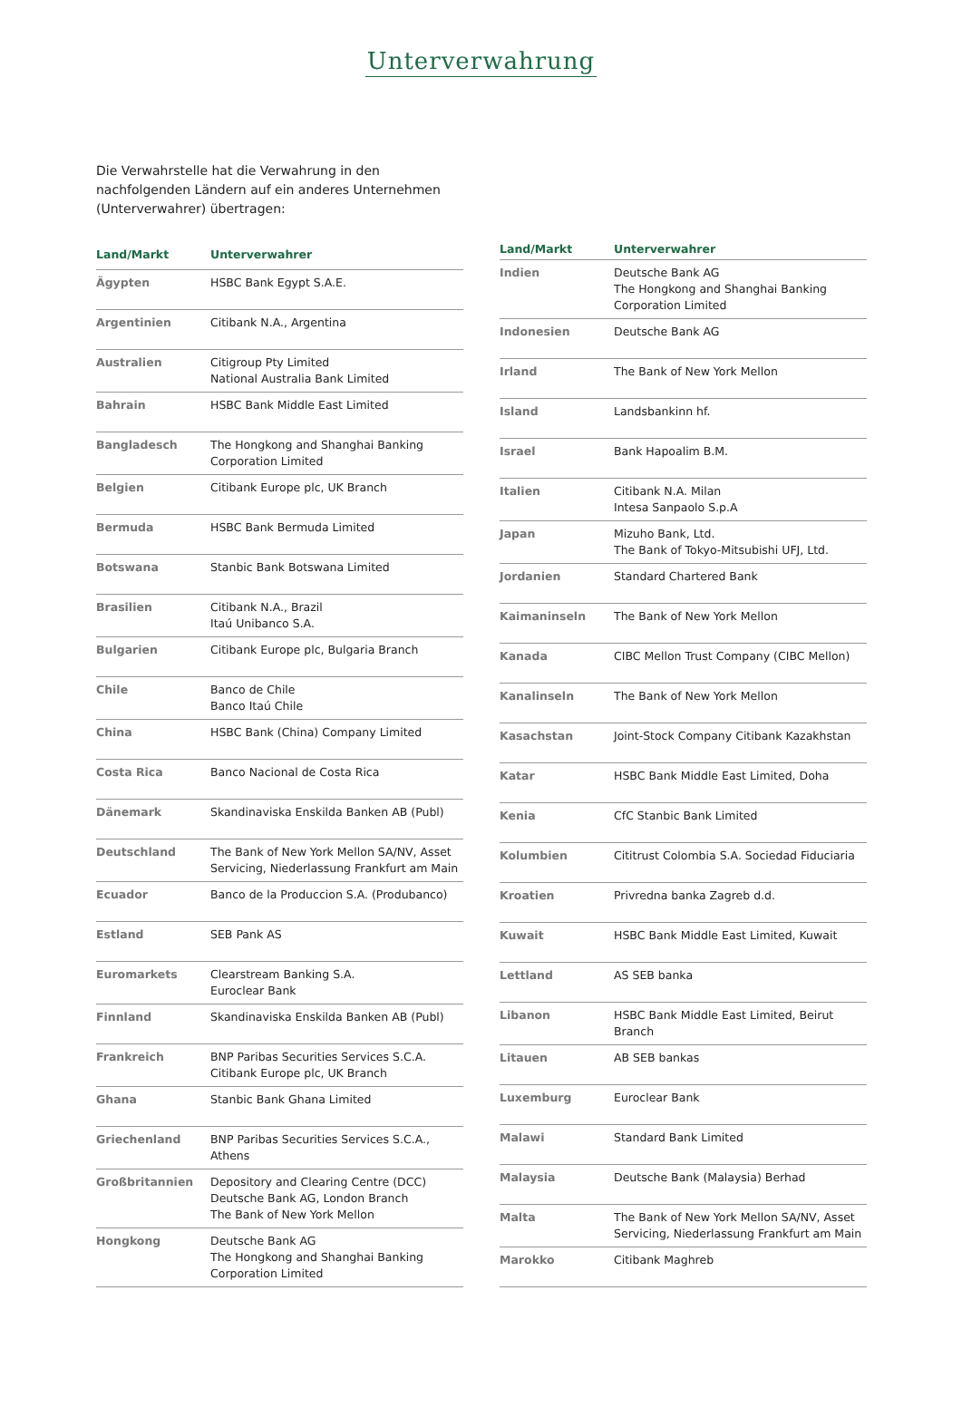Unterverwahrung
Die Verwahrstelle hat die Verwahrung in den nachfolgenden Ländern auf ein anderes Unternehmen (Unterverwahrer) übertragen:
| Land/Markt | Unterverwahrer |
| --- | --- |
| Ägypten | HSBC Bank Egypt S.A.E. |
| Argentinien | Citibank N.A., Argentina |
| Australien | Citigroup Pty Limited National Australia Bank Limited |
| Bahrain | HSBC Bank Middle East Limited |
| Bangladesch | The Hongkong and Shanghai Banking Corporation Limited |
| Belgien | Citibank Europe plc, UK Branch |
| Bermuda | HSBC Bank Bermuda Limited |
| Botswana | Stanbic Bank Botswana Limited |
| Brasilien | Citibank N.A., Brazil Itaú Unibanco S.A. |
| Bulgarien | Citibank Europe plc, Bulgaria Branch |
| Chile | Banco de Chile Banco Itaú Chile |
| China | HSBC Bank (China) Company Limited |
| Costa Rica | Banco Nacional de Costa Rica |
| Dänemark | Skandinaviska Enskilda Banken AB (Publ) |
| Deutschland | The Bank of New York Mellon SA/NV, Asset Servicing, Niederlassung Frankfurt am Main |
| Ecuador | Banco de la Produccion S.A. (Produbanco) |
| Estland | SEB Pank AS |
| Euromarkets | Clearstream Banking S.A. Euroclear Bank |
| Finnland | Skandinaviska Enskilda Banken AB (Publ) |
| Frankreich | BNP Paribas Securities Services S.C.A. Citibank Europe plc, UK Branch |
| Ghana | Stanbic Bank Ghana Limited |
| Griechenland | BNP Paribas Securities Services S.C.A., Athens |
| Großbritannien | Depository and Clearing Centre (DCC) Deutsche Bank AG, London Branch The Bank of New York Mellon |
| Hongkong | Deutsche Bank AG The Hongkong and Shanghai Banking Corporation Limited |
| Land/Markt | Unterverwahrer |
| --- | --- |
| Indien | Deutsche Bank AG The Hongkong and Shanghai Banking Corporation Limited |
| Indonesien | Deutsche Bank AG |
| Irland | The Bank of New York Mellon |
| Island | Landsbankinn hf. |
| Israel | Bank Hapoalim B.M. |
| Italien | Citibank N.A. Milan Intesa Sanpaolo S.p.A |
| Japan | Mizuho Bank, Ltd. The Bank of Tokyo-Mitsubishi UFJ, Ltd. |
| Jordanien | Standard Chartered Bank |
| Kaimaninseln | The Bank of New York Mellon |
| Kanada | CIBC Mellon Trust Company (CIBC Mellon) |
| Kanalinseln | The Bank of New York Mellon |
| Kasachstan | Joint-Stock Company Citibank Kazakhstan |
| Katar | HSBC Bank Middle East Limited, Doha |
| Kenia | CfC Stanbic Bank Limited |
| Kolumbien | Cititrust Colombia S.A. Sociedad Fiduciaria |
| Kroatien | Privredna banka Zagreb d.d. |
| Kuwait | HSBC Bank Middle East Limited, Kuwait |
| Lettland | AS SEB banka |
| Libanon | HSBC Bank Middle East Limited, Beirut Branch |
| Litauen | AB SEB bankas |
| Luxemburg | Euroclear Bank |
| Malawi | Standard Bank Limited |
| Malaysia | Deutsche Bank (Malaysia) Berhad |
| Malta | The Bank of New York Mellon SA/NV, Asset Servicing, Niederlassung Frankfurt am Main |
| Marokko | Citibank Maghreb |